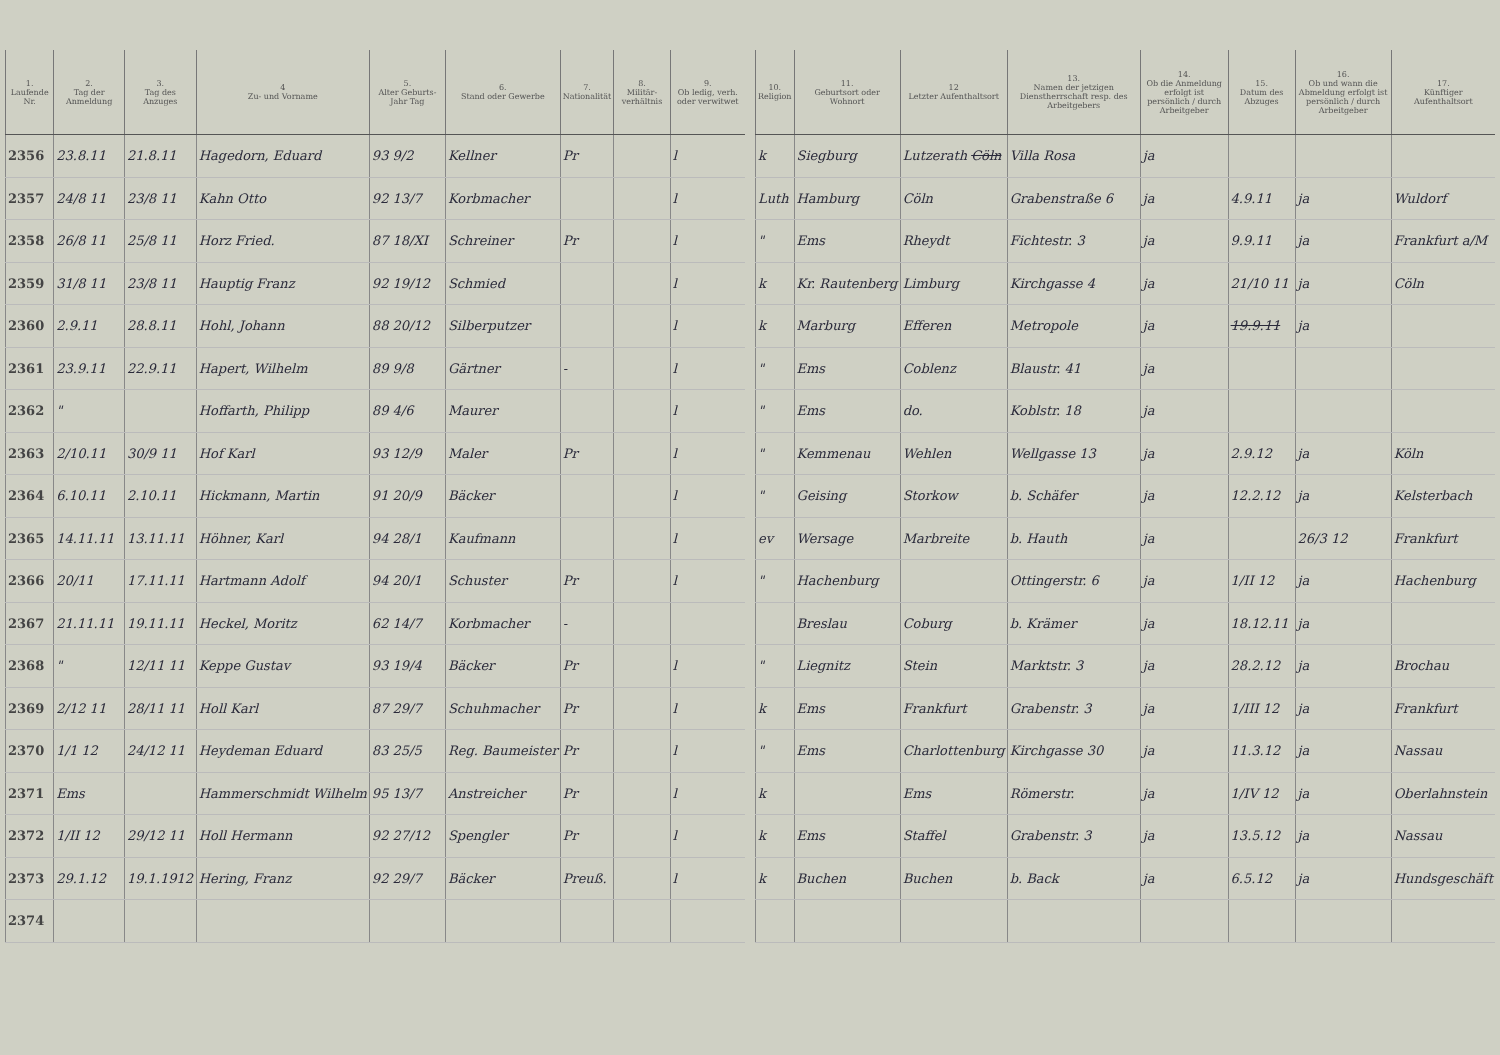| 1. Laufende Nr. | 2. Tag der Anmeldung | 3. Tag des Anzuges | 4 Zu- und Vorname | 5. Alter Geburts- Jahr Tag | 6. Stand oder Gewerbe | 7. Nationalität | 8. Militär-verhältnis | 9. Ob ledig, verh. oder verwitwet |
| --- | --- | --- | --- | --- | --- | --- | --- | --- |
| 2356 | 23.8.11 | 21.8.11 | Hagedorn, Eduard | 93 9/2 | Kellner | Pr | | l |
| 2357 | 24/8 11 | 23/8 11 | Kahn Otto | 92 13/7 | Korbmacher | | | l |
| 2358 | 26/8 11 | 25/8 11 | Horz Fried. | 87 18/XI | Schreiner | Pr | | l |
| 2359 | 31/8 11 | 23/8 11 | Hauptig Franz | 92 19/12 | Schmied | | | l |
| 2360 | 2.9.11 | 28.8.11 | Hohl, Johann | 88 20/12 | Silberputzer | | | l |
| 2361 | 23.9.11 | 22.9.11 | Hapert, Wilhelm | 89 9/8 | Gärtner | - | | l |
| 2362 | " | | Hoffarth, Philipp | 89 4/6 | Maurer | | | l |
| 2363 | 2/10.11 | 30/9 11 | Hof Karl | 93 12/9 | Maler | Pr | | l |
| 2364 | 6.10.11 | 2.10.11 | Hickmann, Martin | 91 20/9 | Bäcker | | | l |
| 2365 | 14.11.11 | 13.11.11 | Höhner, Karl | 94 28/1 | Kaufmann | | | l |
| 2366 | 20/11 | 17.11.11 | Hartmann Adolf | 94 20/1 | Schuster | Pr | | l |
| 2367 | 21.11.11 | 19.11.11 | Heckel, Moritz | 62 14/7 | Korbmacher | - | | |
| 2368 | " | 12/11 11 | Keppe Gustav | 93 19/4 | Bäcker | Pr | | l |
| 2369 | 2/12 11 | 28/11 11 | Holl Karl | 87 29/7 | Schuhmacher | Pr | | l |
| 2370 | 1/1 12 | 24/12 11 | Heydeman Eduard | 83 25/5 | Reg. Baumeister | Pr | | l |
| 2371 | Ems | | Hammerschmidt Wilhelm | 95 13/7 | Anstreicher | Pr | | l |
| 2372 | 1/II 12 | 29/12 11 | Holl Hermann | 92 27/12 | Spengler | Pr | | l |
| 2373 | 29.1.12 | 19.1.1912 | Hering, Franz | 92 29/7 | Bäcker | Preuß. | | l |
| 2374 | | | | | | | | |
| 10. Religion | 11. Geburtsort oder Wohnort | 12 Letzter Aufenthaltsort | 13. Namen der jetzigen Dienstherrschaft resp. des Arbeitgebers | 14. Ob die Anmeldung erfolgt ist persönlich / durch Arbeitgeber | 15. Datum des Abzuges | 16. Ob und wann die Abmeldung erfolgt ist persönlich / durch Arbeitgeber | 17. Künftiger Aufenthaltsort |
| --- | --- | --- | --- | --- | --- | --- | --- |
| k | Siegburg | Lutzerath Cöln | Villa Rosa | ja | | | |
| Luth | Hamburg | Cöln | Grabenstraße 6 | ja | 4.9.11 | ja | Wuldorf |
| " | Ems | Rheydt | Fichtestr. 3 | ja | 9.9.11 | ja | Frankfurt a/M |
| k | Kr. Rautenberg | Limburg | Kirchgasse 4 | ja | 21/10 11 | ja | Cöln |
| k | Marburg | Efferen | Metropole | ja | 19.9.11 | ja | |
| " | Ems | Coblenz | Blaustr. 41 | ja | | | |
| " | Ems | do. | Koblstr. 18 | ja | | | |
| " | Kemmenau | Wehlen | Wellgasse 13 | ja | 2.9.12 | ja | Köln |
| " | Geising | Storkow | b. Schäfer | ja | 12.2.12 | ja | Kelsterbach |
| ev | Wersage | Marbreite | b. Hauth | ja | | 26/3 12 | Frankfurt |
| " | Hachenburg | | Ottingerstr. 6 | ja | 1/II 12 | ja | Hachenburg |
| | Breslau | Coburg | b. Krämer | ja | 18.12.11 | ja | |
| " | Liegnitz | Stein | Marktstr. 3 | ja | 28.2.12 | ja | Brochau |
| k | Ems | Frankfurt | Grabenstr. 3 | ja | 1/III 12 | ja | Frankfurt |
| " | Ems | Charlottenburg | Kirchgasse 30 | ja | 11.3.12 | ja | Nassau |
| k | | Ems | Römerstr. | ja | 1/IV 12 | ja | Oberlahnstein |
| k | Ems | Staffel | Grabenstr. 3 | ja | 13.5.12 | ja | Nassau |
| k | Buchen | Buchen | b. Back | ja | 6.5.12 | ja | Hundsgeschäft |